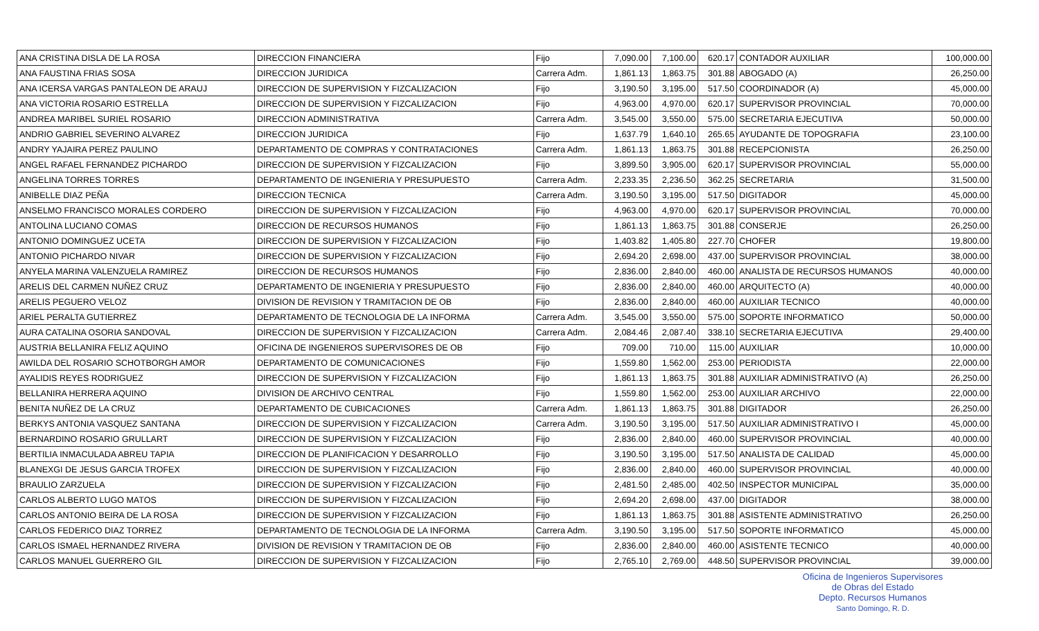| ANA CRISTINA DISLA DE LA ROSA | DIRECCION FINANCIERA | Fijo | 7,090.00 | 7,100.00 | 620.17 | CONTADOR AUXILIAR | 100,000.00 |
| ANA FAUSTINA FRIAS SOSA | DIRECCION JURIDICA | Carrera Adm. | 1,861.13 | 1,863.75 | 301.88 | ABOGADO (A) | 26,250.00 |
| ANA ICERSA VARGAS PANTALEON DE ARAUJ | DIRECCION DE SUPERVISION Y FIZCALIZACION | Fijo | 3,190.50 | 3,195.00 | 517.50 | COORDINADOR (A) | 45,000.00 |
| ANA VICTORIA ROSARIO ESTRELLA | DIRECCION DE SUPERVISION Y FIZCALIZACION | Fijo | 4,963.00 | 4,970.00 | 620.17 | SUPERVISOR PROVINCIAL | 70,000.00 |
| ANDREA MARIBEL SURIEL ROSARIO | DIRECCION ADMINISTRATIVA | Carrera Adm. | 3,545.00 | 3,550.00 | 575.00 | SECRETARIA EJECUTIVA | 50,000.00 |
| ANDRIO GABRIEL SEVERINO ALVAREZ | DIRECCION JURIDICA | Fijo | 1,637.79 | 1,640.10 | 265.65 | AYUDANTE DE TOPOGRAFIA | 23,100.00 |
| ANDRY YAJAIRA PEREZ PAULINO | DEPARTAMENTO DE COMPRAS Y CONTRATACIONES | Carrera Adm. | 1,861.13 | 1,863.75 | 301.88 | RECEPCIONISTA | 26,250.00 |
| ANGEL RAFAEL FERNANDEZ PICHARDO | DIRECCION DE SUPERVISION Y FIZCALIZACION | Fijo | 3,899.50 | 3,905.00 | 620.17 | SUPERVISOR PROVINCIAL | 55,000.00 |
| ANGELINA TORRES TORRES | DEPARTAMENTO DE INGENIERIA Y PRESUPUESTO | Carrera Adm. | 2,233.35 | 2,236.50 | 362.25 | SECRETARIA | 31,500.00 |
| ANIBELLE DIAZ PEÑA | DIRECCION TECNICA | Carrera Adm. | 3,190.50 | 3,195.00 | 517.50 | DIGITADOR | 45,000.00 |
| ANSELMO FRANCISCO MORALES CORDERO | DIRECCION DE SUPERVISION Y FIZCALIZACION | Fijo | 4,963.00 | 4,970.00 | 620.17 | SUPERVISOR PROVINCIAL | 70,000.00 |
| ANTOLINA LUCIANO COMAS | DIRECCION DE RECURSOS HUMANOS | Fijo | 1,861.13 | 1,863.75 | 301.88 | CONSERJE | 26,250.00 |
| ANTONIO DOMINGUEZ UCETA | DIRECCION DE SUPERVISION Y FIZCALIZACION | Fijo | 1,403.82 | 1,405.80 | 227.70 | CHOFER | 19,800.00 |
| ANTONIO PICHARDO NIVAR | DIRECCION DE SUPERVISION Y FIZCALIZACION | Fijo | 2,694.20 | 2,698.00 | 437.00 | SUPERVISOR PROVINCIAL | 38,000.00 |
| ANYELA MARINA VALENZUELA RAMIREZ | DIRECCION DE RECURSOS HUMANOS | Fijo | 2,836.00 | 2,840.00 | 460.00 | ANALISTA DE RECURSOS HUMANOS | 40,000.00 |
| ARELIS DEL CARMEN NUÑEZ CRUZ | DEPARTAMENTO DE INGENIERIA Y PRESUPUESTO | Fijo | 2,836.00 | 2,840.00 | 460.00 | ARQUITECTO (A) | 40,000.00 |
| ARELIS PEGUERO VELOZ | DIVISION DE REVISION Y TRAMITACION DE OB | Fijo | 2,836.00 | 2,840.00 | 460.00 | AUXILIAR TECNICO | 40,000.00 |
| ARIEL PERALTA GUTIERREZ | DEPARTAMENTO DE TECNOLOGIA DE LA INFORMA | Carrera Adm. | 3,545.00 | 3,550.00 | 575.00 | SOPORTE INFORMATICO | 50,000.00 |
| AURA CATALINA OSORIA SANDOVAL | DIRECCION DE SUPERVISION Y FIZCALIZACION | Carrera Adm. | 2,084.46 | 2,087.40 | 338.10 | SECRETARIA EJECUTIVA | 29,400.00 |
| AUSTRIA BELLANIRA FELIZ AQUINO | OFICINA DE INGENIEROS SUPERVISORES DE OB | Fijo | 709.00 | 710.00 | 115.00 | AUXILIAR | 10,000.00 |
| AWILDA DEL ROSARIO SCHOTBORGH AMOR | DEPARTAMENTO DE COMUNICACIONES | Fijo | 1,559.80 | 1,562.00 | 253.00 | PERIODISTA | 22,000.00 |
| AYALIDIS REYES RODRIGUEZ | DIRECCION DE SUPERVISION Y FIZCALIZACION | Fijo | 1,861.13 | 1,863.75 | 301.88 | AUXILIAR ADMINISTRATIVO (A) | 26,250.00 |
| BELLANIRA HERRERA AQUINO | DIVISION DE ARCHIVO CENTRAL | Fijo | 1,559.80 | 1,562.00 | 253.00 | AUXILIAR ARCHIVO | 22,000.00 |
| BENITA NUÑEZ DE LA CRUZ | DEPARTAMENTO DE CUBICACIONES | Carrera Adm. | 1,861.13 | 1,863.75 | 301.88 | DIGITADOR | 26,250.00 |
| BERKYS ANTONIA VASQUEZ SANTANA | DIRECCION DE SUPERVISION Y FIZCALIZACION | Carrera Adm. | 3,190.50 | 3,195.00 | 517.50 | AUXILIAR ADMINISTRATIVO I | 45,000.00 |
| BERNARDINO ROSARIO GRULLART | DIRECCION DE SUPERVISION Y FIZCALIZACION | Fijo | 2,836.00 | 2,840.00 | 460.00 | SUPERVISOR PROVINCIAL | 40,000.00 |
| BERTILIA INMACULADA ABREU TAPIA | DIRECCION DE PLANIFICACION Y DESARROLLO | Fijo | 3,190.50 | 3,195.00 | 517.50 | ANALISTA DE CALIDAD | 45,000.00 |
| BLANEXGI DE JESUS GARCIA TROFEX | DIRECCION DE SUPERVISION Y FIZCALIZACION | Fijo | 2,836.00 | 2,840.00 | 460.00 | SUPERVISOR PROVINCIAL | 40,000.00 |
| BRAULIO ZARZUELA | DIRECCION DE SUPERVISION Y FIZCALIZACION | Fijo | 2,481.50 | 2,485.00 | 402.50 | INSPECTOR MUNICIPAL | 35,000.00 |
| CARLOS ALBERTO LUGO MATOS | DIRECCION DE SUPERVISION Y FIZCALIZACION | Fijo | 2,694.20 | 2,698.00 | 437.00 | DIGITADOR | 38,000.00 |
| CARLOS ANTONIO BEIRA DE LA ROSA | DIRECCION DE SUPERVISION Y FIZCALIZACION | Fijo | 1,861.13 | 1,863.75 | 301.88 | ASISTENTE ADMINISTRATIVO | 26,250.00 |
| CARLOS FEDERICO DIAZ TORREZ | DEPARTAMENTO DE TECNOLOGIA DE LA INFORMA | Carrera Adm. | 3,190.50 | 3,195.00 | 517.50 | SOPORTE INFORMATICO | 45,000.00 |
| CARLOS ISMAEL HERNANDEZ RIVERA | DIVISION DE REVISION Y TRAMITACION DE OB | Fijo | 2,836.00 | 2,840.00 | 460.00 | ASISTENTE TECNICO | 40,000.00 |
| CARLOS MANUEL GUERRERO GIL | DIRECCION DE SUPERVISION Y FIZCALIZACION | Fijo | 2,765.10 | 2,769.00 | 448.50 | SUPERVISOR PROVINCIAL | 39,000.00 |
Oficina de Ingenieros Supervisores
de Obras del Estado
Depto. Recursos Humanos
Santo Domingo, R. D.